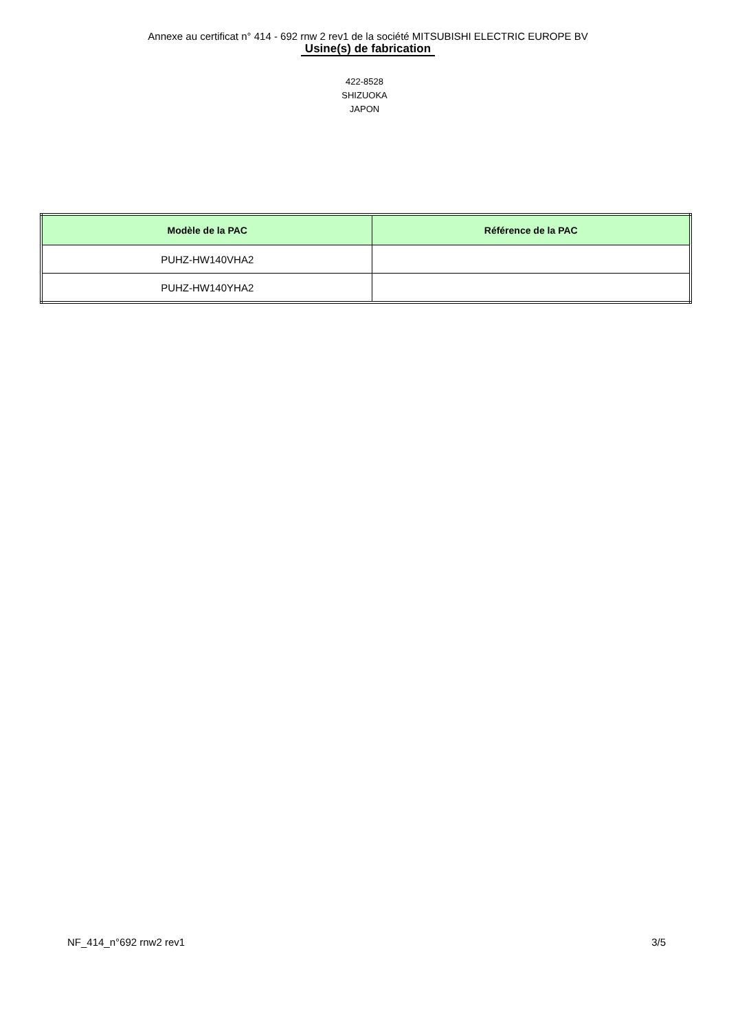Annexe au certificat n° 414 - 692 rnw 2 rev1 de la société MITSUBISHI ELECTRIC EUROPE BV
Usine(s) de fabrication
422-8528
SHIZUOKA
JAPON
| Modèle de la PAC | Référence de la PAC |
| --- | --- |
| PUHZ-HW140VHA2 | |
| PUHZ-HW140YHA2 | |
NF_414_n°692 rnw2 rev1 3/5